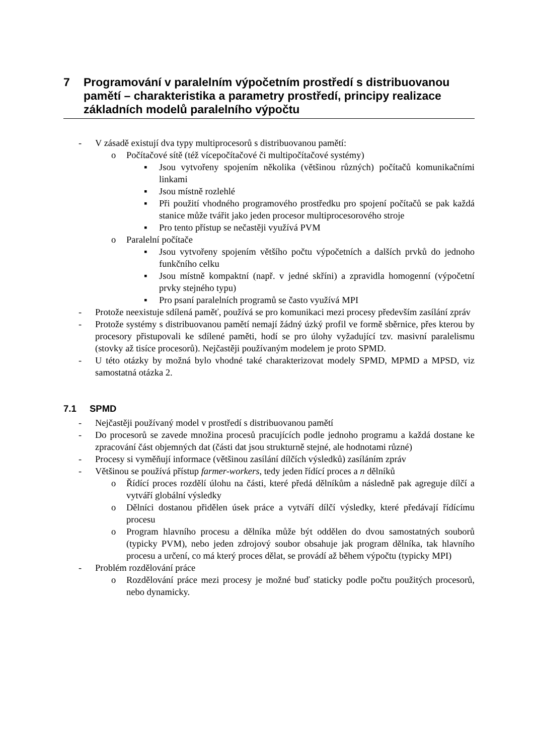7 Programování v paralelním výpočetním prostředí s distribuovanou pamětí – charakteristika a parametry prostředí, principy realizace základních modelů paralelního výpočtu
- V zásadě existují dva typy multiprocesorů s distribuovanou pamětí:
o Počítačové sítě (též vícepočítačové či multipočítačové systémy)
▪ Jsou vytvořeny spojením několika (většinou různých) počítačů komunikačními linkami
▪ Jsou místně rozlehlé
▪ Při použití vhodného programového prostředku pro spojení počítačů se pak každá stanice může tvářit jako jeden procesor multiprocesorového stroje
▪ Pro tento přístup se nečastěji využívá PVM
o Paralelní počítače
▪ Jsou vytvořeny spojením většího počtu výpočetních a dalších prvků do jednoho funkčního celku
▪ Jsou místně kompaktní (např. v jedné skříni) a zpravidla homogenní (výpočetní prvky stejného typu)
▪ Pro psaní paralelních programů se často využívá MPI
- Protože neexistuje sdílená paměť, používá se pro komunikaci mezi procesy především zasílání zpráv
- Protože systémy s distribuovanou pamětí nemají žádný úzký profil ve formě sběrnice, přes kterou by procesory přistupovali ke sdílené paměti, hodí se pro úlohy vyžadující tzv. masivní paralelismu (stovky až tisíce procesorů). Nejčastěji používaným modelem je proto SPMD.
- U této otázky by možná bylo vhodné také charakterizovat modely SPMD, MPMD a MPSD, viz samostatná otázka 2.
7.1 SPMD
- Nejčastěji používaný model v prostředí s distribuovanou pamětí
- Do procesorů se zavede množina procesů pracujících podle jednoho programu a každá dostane ke zpracování část objemných dat (části dat jsou strukturně stejné, ale hodnotami různé)
- Procesy si vyměňují informace (většinou zasílání dílčích výsledků) zasíláním zpráv
- Většinou se používá přístup farmer-workers, tedy jeden řídící proces a n dělníků
o Řídící proces rozdělí úlohu na části, které předá dělníkům a následně pak agreguje dílčí a vytváří globální výsledky
o Dělníci dostanou přidělen úsek práce a vytváří dílčí výsledky, které předávají řídícímu procesu
o Program hlavního procesu a dělníka může být oddělen do dvou samostatných souborů (typicky PVM), nebo jeden zdrojový soubor obsahuje jak program dělníka, tak hlavního procesu a určení, co má který proces dělat, se provádí až během výpočtu (typicky MPI)
- Problém rozdělování práce
o Rozdělování práce mezi procesy je možné buď staticky podle počtu použitých procesorů, nebo dynamicky.